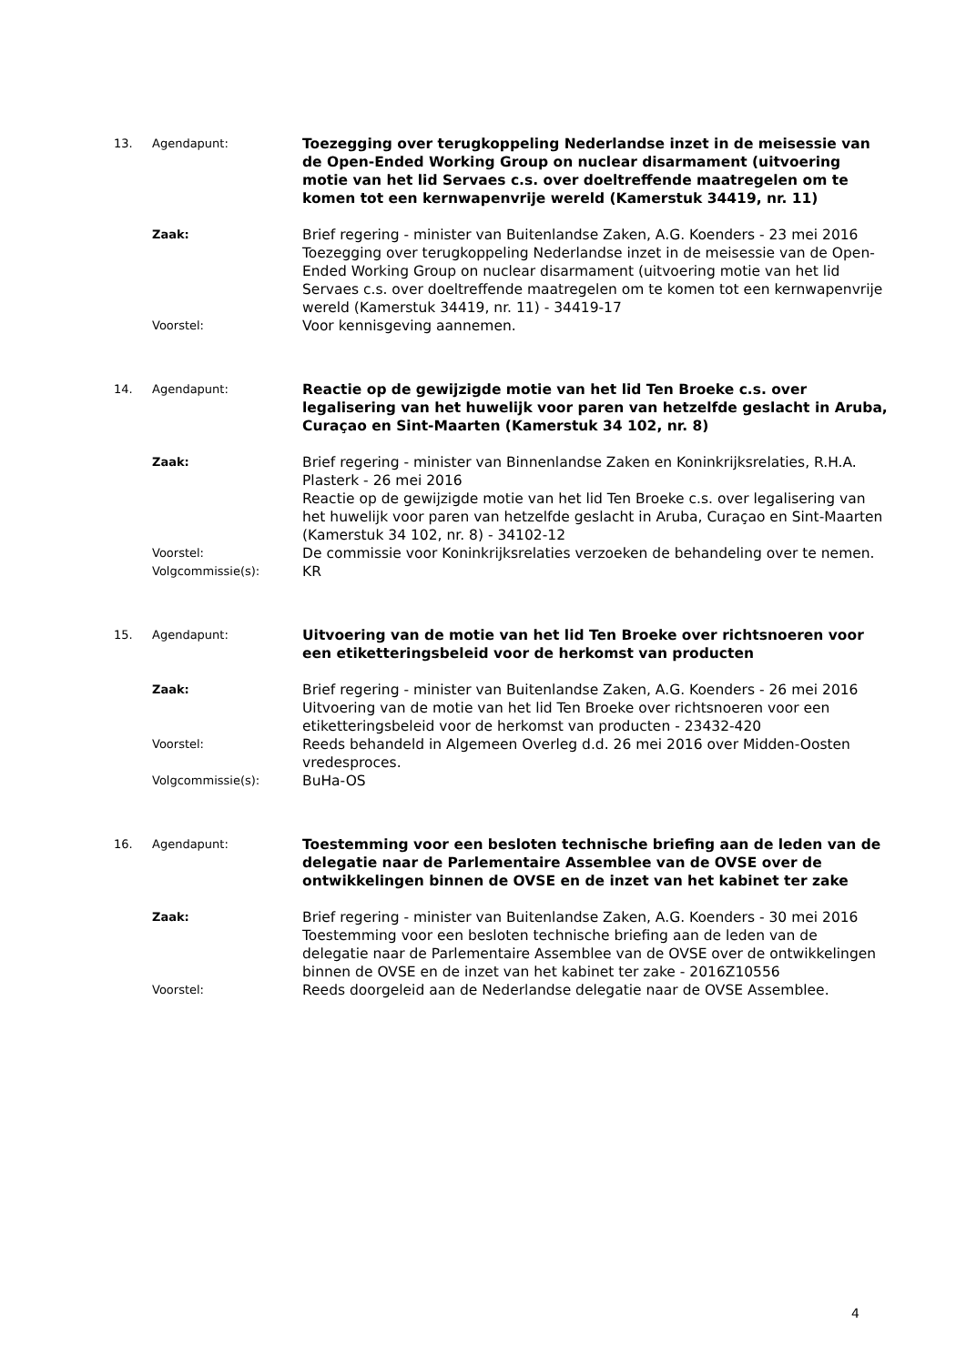13. Agendapunt:
Toezegging over terugkoppeling Nederlandse inzet in de meisessie van de Open-Ended Working Group on nuclear disarmament (uitvoering motie van het lid Servaes c.s. over doeltreffende maatregelen om te komen tot een kernwapenvrije wereld (Kamerstuk 34419, nr. 11)
Zaak:
Brief regering - minister van Buitenlandse Zaken, A.G. Koenders - 23 mei 2016
Toezegging over terugkoppeling Nederlandse inzet in de meisessie van de Open-Ended Working Group on nuclear disarmament (uitvoering motie van het lid Servaes c.s. over doeltreffende maatregelen om te komen tot een kernwapenvrije wereld (Kamerstuk 34419, nr. 11) - 34419-17
Voorstel:
Voor kennisgeving aannemen.
14. Agendapunt:
Reactie op de gewijzigde motie van het lid Ten Broeke c.s. over legalisering van het huwelijk voor paren van hetzelfde geslacht in Aruba, Curaçao en Sint-Maarten (Kamerstuk 34 102, nr. 8)
Zaak:
Brief regering - minister van Binnenlandse Zaken en Koninkrijksrelaties, R.H.A. Plasterk - 26 mei 2016
Reactie op de gewijzigde motie van het lid Ten Broeke c.s. over legalisering van het huwelijk voor paren van hetzelfde geslacht in Aruba, Curaçao en Sint-Maarten (Kamerstuk 34 102, nr. 8) - 34102-12
Voorstel:
De commissie voor Koninkrijksrelaties verzoeken de behandeling over te nemen.
Volgcommissie(s):
KR
15. Agendapunt:
Uitvoering van de motie van het lid Ten Broeke over richtsnoeren voor een etiketteringsbeleid voor de herkomst van producten
Zaak:
Brief regering - minister van Buitenlandse Zaken, A.G. Koenders - 26 mei 2016
Uitvoering van de motie van het lid Ten Broeke over richtsnoeren voor een etiketteringsbeleid voor de herkomst van producten - 23432-420
Voorstel:
Reeds behandeld in Algemeen Overleg d.d. 26 mei 2016 over Midden-Oosten vredesproces.
Volgcommissie(s):
BuHa-OS
16. Agendapunt:
Toestemming voor een besloten technische briefing aan de leden van de delegatie naar de Parlementaire Assemblee van de OVSE over de ontwikkelingen binnen de OVSE en de inzet van het kabinet ter zake
Zaak:
Brief regering - minister van Buitenlandse Zaken, A.G. Koenders - 30 mei 2016
Toestemming voor een besloten technische briefing aan de leden van de delegatie naar de Parlementaire Assemblee van de OVSE over de ontwikkelingen binnen de OVSE en de inzet van het kabinet ter zake - 2016Z10556
Voorstel:
Reeds doorgeleid aan de Nederlandse delegatie naar de OVSE Assemblee.
4